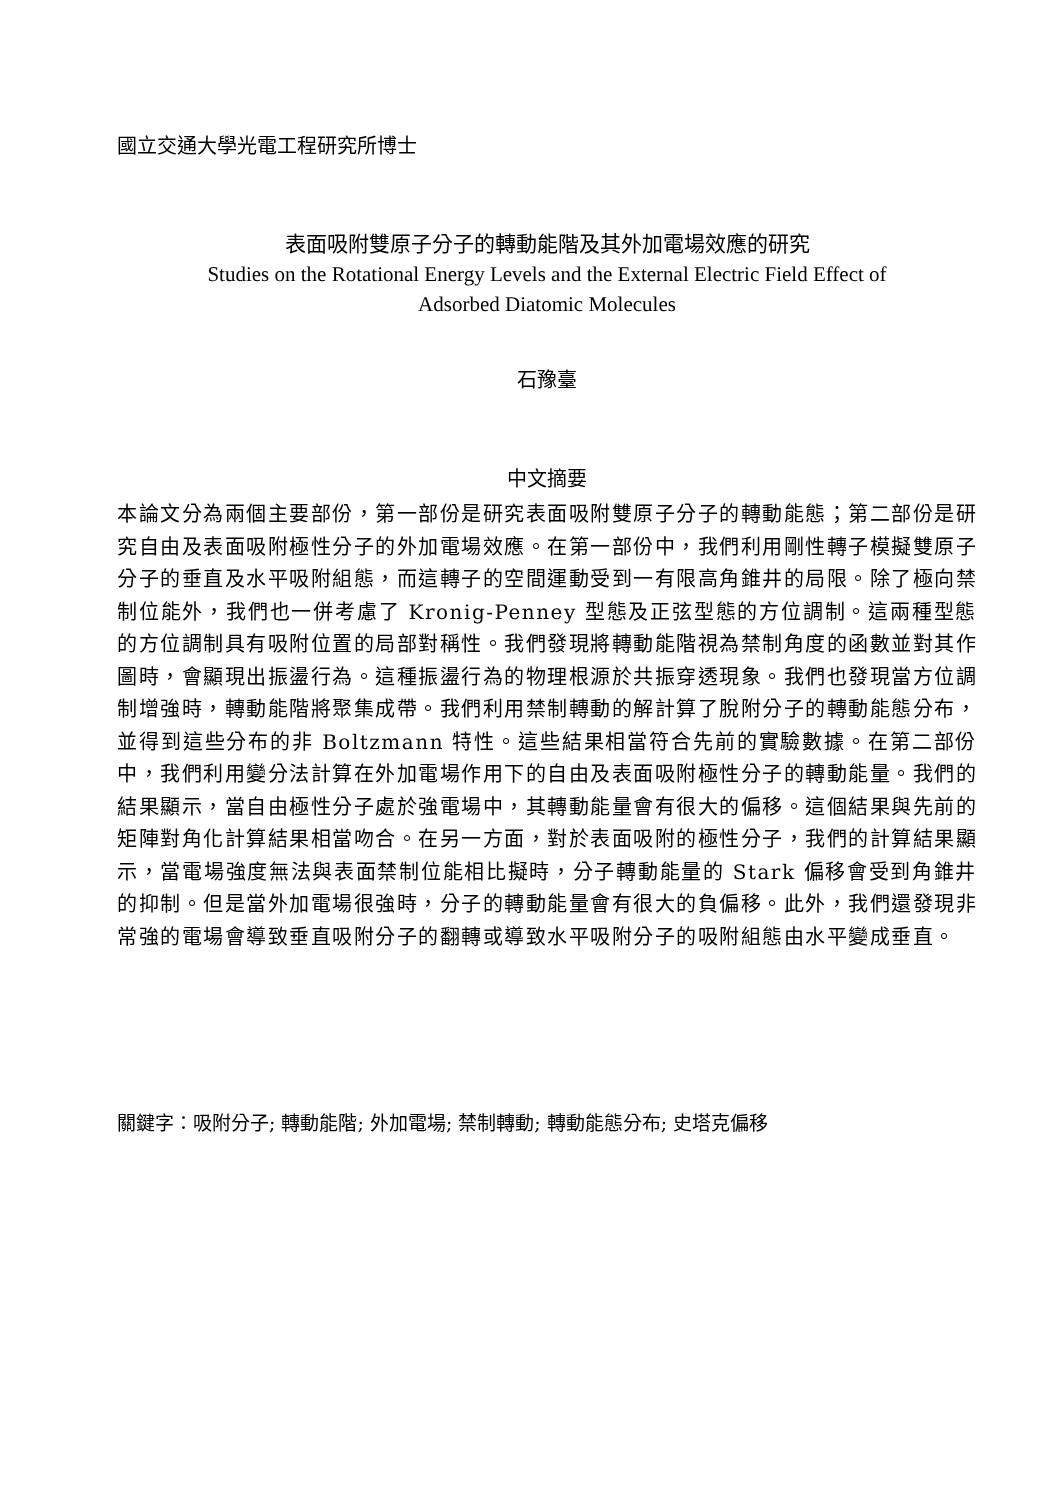國立交通大學光電工程研究所博士
表面吸附雙原子分子的轉動能階及其外加電場效應的研究
Studies on the Rotational Energy Levels and the External Electric Field Effect of
Adsorbed Diatomic Molecules
石豫臺
中文摘要
本論文分為兩個主要部份，第一部份是研究表面吸附雙原子分子的轉動能態；第二部份是研究自由及表面吸附極性分子的外加電場效應。在第一部份中，我們利用剛性轉子模擬雙原子分子的垂直及水平吸附組態，而這轉子的空間運動受到一有限高角錐井的局限。除了極向禁制位能外，我們也一併考慮了 Kronig-Penney 型態及正弦型態的方位調制。這兩種型態的方位調制具有吸附位置的局部對稱性。我們發現將轉動能階視為禁制角度的函數並對其作圖時，會顯現出振盪行為。這種振盪行為的物理根源於共振穿透現象。我們也發現當方位調制增強時，轉動能階將聚集成帶。我們利用禁制轉動的解計算了脫附分子的轉動能態分布，並得到這些分布的非 Boltzmann 特性。這些結果相當符合先前的實驗數據。在第二部份中，我們利用變分法計算在外加電場作用下的自由及表面吸附極性分子的轉動能量。我們的結果顯示，當自由極性分子處於強電場中，其轉動能量會有很大的偏移。這個結果與先前的矩陣對角化計算結果相當吻合。在另一方面，對於表面吸附的極性分子，我們的計算結果顯示，當電場強度無法與表面禁制位能相比擬時，分子轉動能量的 Stark 偏移會受到角錐井的抑制。但是當外加電場很強時，分子的轉動能量會有很大的負偏移。此外，我們還發現非常強的電場會導致垂直吸附分子的翻轉或導致水平吸附分子的吸附組態由水平變成垂直。
關鍵字：吸附分子; 轉動能階; 外加電場; 禁制轉動; 轉動能態分布; 史塔克偏移